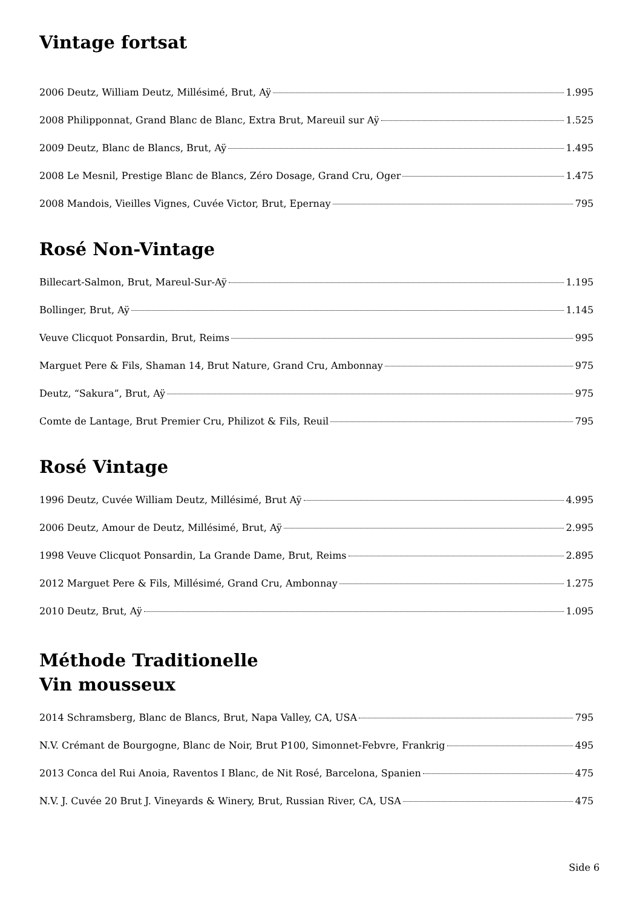Vintage fortsat
2006 Deutz, William Deutz, Millésimé, Brut, Aÿ 1.995
2008 Philipponnat, Grand Blanc de Blanc, Extra Brut, Mareuil sur Aÿ 1.525
2009 Deutz, Blanc de Blancs, Brut, Aÿ 1.495
2008 Le Mesnil, Prestige Blanc de Blancs, Zéro Dosage, Grand Cru, Oger 1.475
2008 Mandois, Vieilles Vignes, Cuvée Victor, Brut, Epernay 795
Rosé Non-Vintage
Billecart-Salmon, Brut, Mareul-Sur-Aÿ 1.195
Bollinger, Brut, Aÿ 1.145
Veuve Clicquot Ponsardin, Brut, Reims 995
Marguet Pere & Fils, Shaman 14, Brut Nature, Grand Cru, Ambonnay 975
Deutz, “Sakura”, Brut, Aÿ 975
Comte de Lantage, Brut Premier Cru, Philizot & Fils, Reuil 795
Rosé Vintage
1996 Deutz, Cuvée William Deutz, Millésimé, Brut Aÿ 4.995
2006 Deutz, Amour de Deutz, Millésimé, Brut, Aÿ 2.995
1998 Veuve Clicquot Ponsardin, La Grande Dame, Brut, Reims 2.895
2012 Marguet Pere & Fils, Millésimé, Grand Cru, Ambonnay 1.275
2010 Deutz, Brut, Aÿ 1.095
Méthode Traditionelle
Vin mousseux
2014 Schramsberg, Blanc de Blancs, Brut, Napa Valley, CA, USA 795
N.V. Crémant de Bourgogne, Blanc de Noir, Brut P100, Simonnet-Febvre, Frankrig 495
2013 Conca del Rui Anoia, Raventos I Blanc, de Nit Rosé, Barcelona, Spanien 475
N.V. J. Cuvée 20 Brut J. Vineyards & Winery, Brut, Russian River, CA, USA 475
Side 6